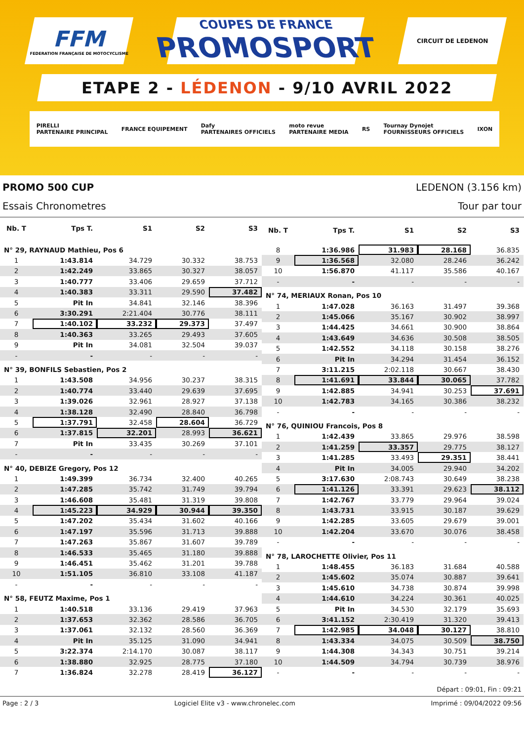FFM
FEDERATION FRANÇAISE DE MOTOCYCLISME
COUPES DE FRANCE
PROMOSPORT
CIRCUIT DE LEDENON
ETAPE 2 - LÉDENON - 9/10 AVRIL 2022
PIRELLI
PARTENAIRE PRINCIPAL FRANCE EQUIPEMENT Dafy
PARTENAIRES OFFICIELS moto revue
PARTENAIRE MEDIA RS Tournay Dynojet
FOURNISSEURS OFFICIELS IXON
PROMO 500 CUP LEDENON (3.156 km)
Essais Chronometres Tour par tour
| Nb. T | Tps T. | S1 | S2 | S3 |
| --- | --- | --- | --- | --- |
| N° 29, RAYNAUD Mathieu, Pos 6 | | | | |
| 1 | 1:43.814 | 34.729 | 30.332 | 38.753 |
| 2 | 1:42.249 | 33.865 | 30.327 | 38.057 |
| 3 | 1:40.777 | 33.406 | 29.659 | 37.712 |
| 4 | 1:40.383 | 33.311 | 29.590 | 37.482 |
| 5 | Pit In | 34.841 | 32.146 | 38.396 |
| 6 | 3:30.291 | 2:21.404 | 30.776 | 38.111 |
| 7 | 1:40.102 | 33.232 | 29.373 | 37.497 |
| 8 | 1:40.363 | 33.265 | 29.493 | 37.605 |
| 9 | Pit In | 34.081 | 32.504 | 39.037 |
| - | - | - | - | - |
| N° 39, BONFILS Sebastien, Pos 2 | | | | |
| 1 | 1:43.508 | 34.956 | 30.237 | 38.315 |
| 2 | 1:40.774 | 33.440 | 29.639 | 37.695 |
| 3 | 1:39.026 | 32.961 | 28.927 | 37.138 |
| 4 | 1:38.128 | 32.490 | 28.840 | 36.798 |
| 5 | 1:37.791 | 32.458 | 28.604 | 36.729 |
| 6 | 1:37.815 | 32.201 | 28.993 | 36.621 |
| 7 | Pit In | 33.435 | 30.269 | 37.101 |
| - | - | - | - | - |
| N° 40, DEBIZE Gregory, Pos 12 | | | | |
| 1 | 1:49.399 | 36.734 | 32.400 | 40.265 |
| 2 | 1:47.285 | 35.742 | 31.749 | 39.794 |
| 3 | 1:46.608 | 35.481 | 31.319 | 39.808 |
| 4 | 1:45.223 | 34.929 | 30.944 | 39.350 |
| 5 | 1:47.202 | 35.434 | 31.602 | 40.166 |
| 6 | 1:47.197 | 35.596 | 31.713 | 39.888 |
| 7 | 1:47.263 | 35.867 | 31.607 | 39.789 |
| 8 | 1:46.533 | 35.465 | 31.180 | 39.888 |
| 9 | 1:46.451 | 35.462 | 31.201 | 39.788 |
| 10 | 1:51.105 | 36.810 | 33.108 | 41.187 |
| - | - | - | - | - |
| N° 58, FEUTZ Maxime, Pos 1 | | | | |
| 1 | 1:40.518 | 33.136 | 29.419 | 37.963 |
| 2 | 1:37.653 | 32.362 | 28.586 | 36.705 |
| 3 | 1:37.061 | 32.132 | 28.560 | 36.369 |
| 4 | Pit In | 35.125 | 31.090 | 34.941 |
| 5 | 3:22.374 | 2:14.170 | 30.087 | 38.117 |
| 6 | 1:38.880 | 32.925 | 28.775 | 37.180 |
| 7 | 1:36.824 | 32.278 | 28.419 | 36.127 |
| Nb. T | Tps T. | S1 | S2 | S3 |
| --- | --- | --- | --- | --- |
| 8 | 1:36.986 | 31.983 | 28.168 | 36.835 |
| 9 | 1:36.568 | 32.080 | 28.246 | 36.242 |
| 10 | 1:56.870 | 41.117 | 35.586 | 40.167 |
| - | - | - | - | - |
| N° 74, MERIAUX Ronan, Pos 10 | | | | |
| 1 | 1:47.028 | 36.163 | 31.497 | 39.368 |
| 2 | 1:45.066 | 35.167 | 30.902 | 38.997 |
| 3 | 1:44.425 | 34.661 | 30.900 | 38.864 |
| 4 | 1:43.649 | 34.636 | 30.508 | 38.505 |
| 5 | 1:42.552 | 34.118 | 30.158 | 38.276 |
| 6 | Pit In | 34.294 | 31.454 | 36.152 |
| 7 | 3:11.215 | 2:02.118 | 30.667 | 38.430 |
| 8 | 1:41.691 | 33.844 | 30.065 | 37.782 |
| 9 | 1:42.885 | 34.941 | 30.253 | 37.691 |
| 10 | 1:42.783 | 34.165 | 30.386 | 38.232 |
| - | - | - | - | - |
| N° 76, QUINIOU Francois, Pos 8 | | | | |
| 1 | 1:42.439 | 33.865 | 29.976 | 38.598 |
| 2 | 1:41.259 | 33.357 | 29.775 | 38.127 |
| 3 | 1:41.285 | 33.493 | 29.351 | 38.441 |
| 4 | Pit In | 34.005 | 29.940 | 34.202 |
| 5 | 3:17.630 | 2:08.743 | 30.649 | 38.238 |
| 6 | 1:41.126 | 33.391 | 29.623 | 38.112 |
| 7 | 1:42.767 | 33.779 | 29.964 | 39.024 |
| 8 | 1:43.731 | 33.915 | 30.187 | 39.629 |
| 9 | 1:42.285 | 33.605 | 29.679 | 39.001 |
| 10 | 1:42.204 | 33.670 | 30.076 | 38.458 |
| - | - | - | - | - |
| N° 78, LAROCHETTE Olivier, Pos 11 | | | | |
| 1 | 1:48.455 | 36.183 | 31.684 | 40.588 |
| 2 | 1:45.602 | 35.074 | 30.887 | 39.641 |
| 3 | 1:45.610 | 34.738 | 30.874 | 39.998 |
| 4 | 1:44.610 | 34.224 | 30.361 | 40.025 |
| 5 | Pit In | 34.530 | 32.179 | 35.693 |
| 6 | 3:41.152 | 2:30.419 | 31.320 | 39.413 |
| 7 | 1:42.985 | 34.048 | 30.127 | 38.810 |
| 8 | 1:43.334 | 34.075 | 30.509 | 38.750 |
| 9 | 1:44.308 | 34.343 | 30.751 | 39.214 |
| 10 | 1:44.509 | 34.794 | 30.739 | 38.976 |
| - | - | - | - | - |
Départ : 09:01, Fin : 09:21
Page : 2 / 3 Logiciel Elite v3 - www.chronelec.com Imprimé : 09/04/2022 09:56